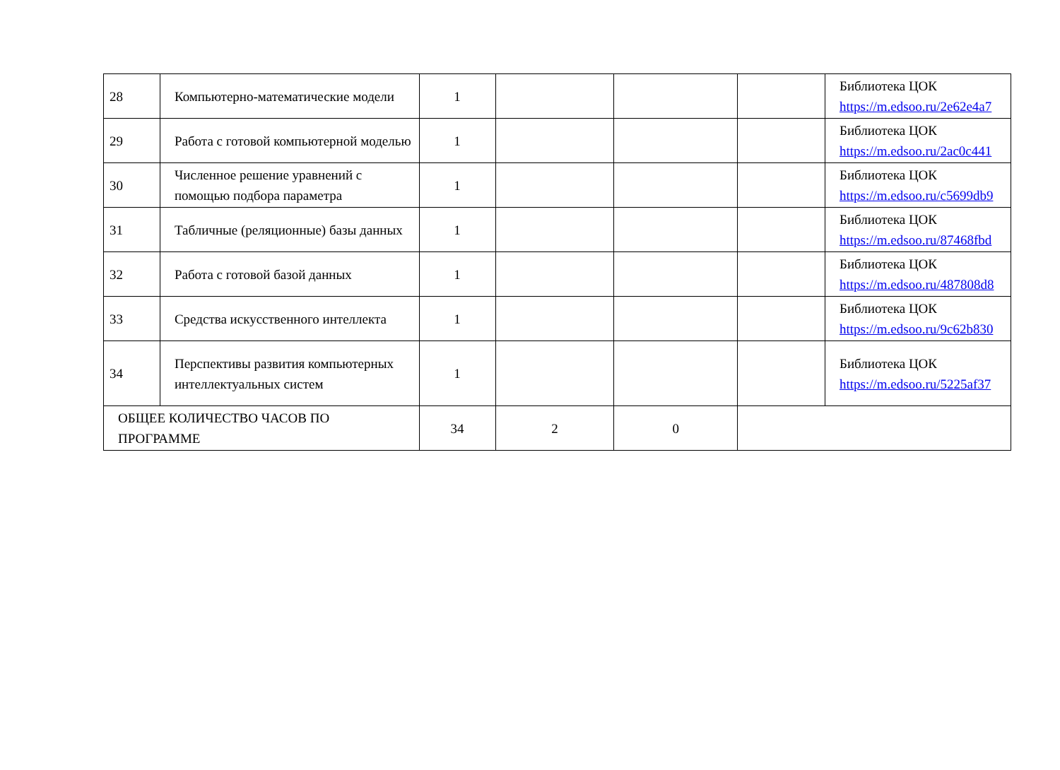| 28 | Компьютерно-математические модели | 1 | | | | Библиотека ЦОК https://m.edsoo.ru/2e62e4a7 |
| 29 | Работа с готовой компьютерной моделью | 1 | | | | Библиотека ЦОК https://m.edsoo.ru/2ac0c441 |
| 30 | Численное решение уравнений с помощью подбора параметра | 1 | | | | Библиотека ЦОК https://m.edsoo.ru/c5699db9 |
| 31 | Табличные (реляционные) базы данных | 1 | | | | Библиотека ЦОК https://m.edsoo.ru/87468fbd |
| 32 | Работа с готовой базой данных | 1 | | | | Библиотека ЦОК https://m.edsoo.ru/487808d8 |
| 33 | Средства искусственного интеллекта | 1 | | | | Библиотека ЦОК https://m.edsoo.ru/9c62b830 |
| 34 | Перспективы развития компьютерных интеллектуальных систем | 1 | | | | Библиотека ЦОК https://m.edsoo.ru/5225af37 |
| ОБЩЕЕ КОЛИЧЕСТВО ЧАСОВ ПО ПРОГРАММЕ | | 34 | 2 | 0 | | |